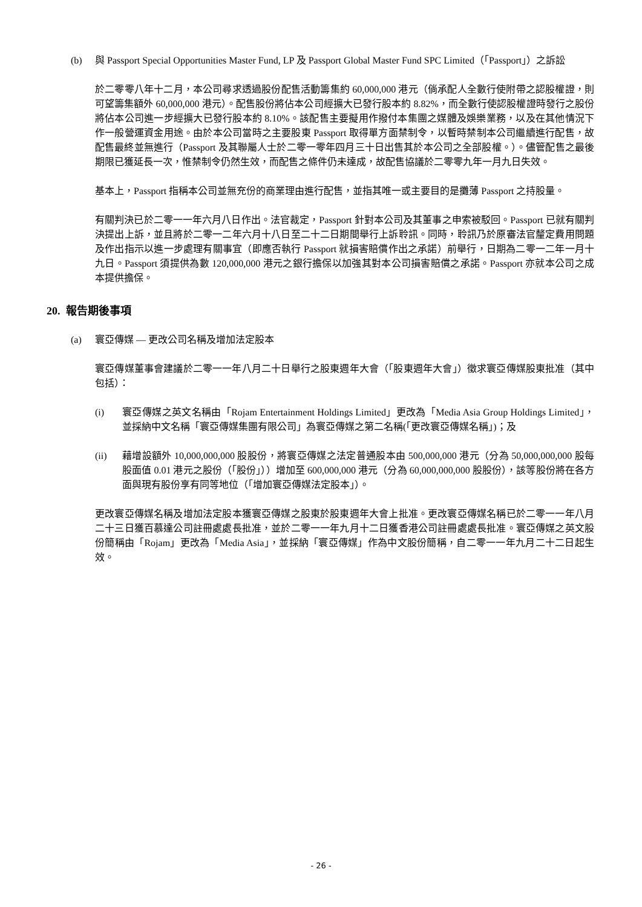(b) 與 Passport Special Opportunities Master Fund, LP 及 Passport Global Master Fund SPC Limited（「Passport」）之訴訟
於二零零八年十二月，本公司尋求透過股份配售活動籌集約 60,000,000 港元（倘承配人全數行使附帶之認股權證，則可望籌集額外 60,000,000 港元）。配售股份將佔本公司經擴大已發行股本約 8.82%，而全數行使認股權證時發行之股份將佔本公司進一步經擴大已發行股本約 8.10%。該配售主要擬用作撥付本集團之媒體及娛樂業務，以及在其他情況下作一般營運資金用途。由於本公司當時之主要股東 Passport 取得單方面禁制令，以暫時禁制本公司繼續進行配售，故配售最終並無進行（Passport 及其聯屬人士於二零一零年四月三十日出售其於本公司之全部股權。）。儘管配售之最後期限已獲延長一次，惟禁制令仍然生效，而配售之條件仍未達成，故配售協議於二零零九年一月九日失效。
基本上，Passport 指稱本公司並無充份的商業理由進行配售，並指其唯一或主要目的是攤薄 Passport 之持股量。
有關判決已於二零一一年六月八日作出。法官裁定，Passport 針對本公司及其董事之申索被駁回。Passport 已就有關判決提出上訴，並且將於二零一二年六月十八日至二十二日期間舉行上訴聆訊。同時，聆訊乃於原審法官釐定費用問題及作出指示以進一步處理有關事宜（即應否執行 Passport 就損害賠償作出之承諾）前舉行，日期為二零一二年一月十九日。Passport 須提供為數 120,000,000 港元之銀行擔保以加強其對本公司損害賠償之承諾。Passport 亦就本公司之成本提供擔保。
20. 報告期後事項
(a) 寰亞傳媒 — 更改公司名稱及增加法定股本
寰亞傳媒董事會建議於二零一一年八月二十日舉行之股東週年大會（「股東週年大會」）徵求寰亞傳媒股東批准（其中包括）：
(i) 寰亞傳媒之英文名稱由「Rojam Entertainment Holdings Limited」更改為「Media Asia Group Holdings Limited」，並採納中文名稱「寰亞傳媒集團有限公司」為寰亞傳媒之第二名稱(「更改寰亞傳媒名稱」)；及
(ii) 藉增設額外 10,000,000,000 股股份，將寰亞傳媒之法定普通股本由 500,000,000 港元（分為 50,000,000,000 股每股面值 0.01 港元之股份（「股份」））增加至 600,000,000 港元（分為 60,000,000,000 股股份），該等股份將在各方面與現有股份享有同等地位（「增加寰亞傳媒法定股本」）。
更改寰亞傳媒名稱及增加法定股本獲寰亞傳媒之股東於股東週年大會上批准。更改寰亞傳媒名稱已於二零一一年八月二十三日獲百慕達公司註冊處處長批准，並於二零一一年九月十二日獲香港公司註冊處處長批准。寰亞傳媒之英文股份簡稱由「Rojam」更改為「Media Asia」，並採納「寰亞傳媒」作為中文股份簡稱，自二零一一年九月二十二日起生效。
- 26 -